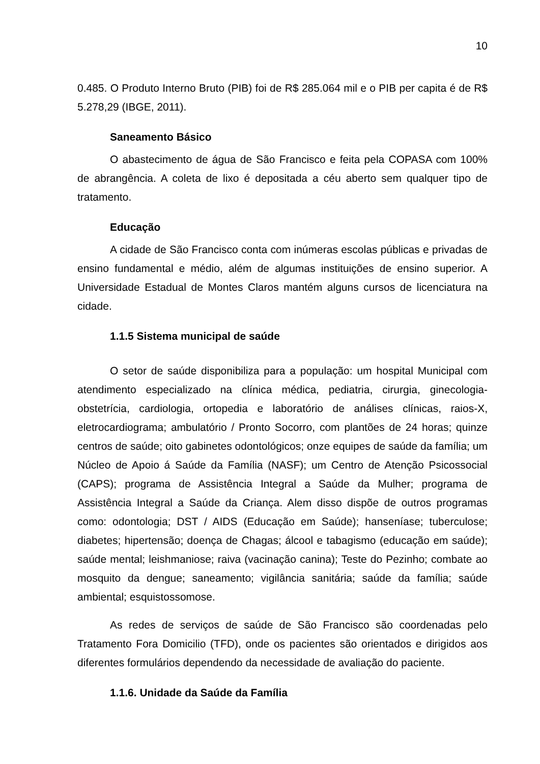10
0.485. O Produto Interno Bruto (PIB) foi de R$ 285.064 mil e o PIB per capita é de R$ 5.278,29 (IBGE, 2011).
Saneamento Básico
O abastecimento de água de São Francisco e feita pela COPASA com 100% de abrangência. A coleta de lixo é depositada a céu aberto sem qualquer tipo de tratamento.
Educação
A cidade de São Francisco conta com inúmeras escolas públicas e privadas de ensino fundamental e médio, além de algumas instituições de ensino superior. A Universidade Estadual de Montes Claros mantém alguns cursos de licenciatura na cidade.
1.1.5 Sistema municipal de saúde
O setor de saúde disponibiliza para a população: um hospital Municipal com atendimento especializado na clínica médica, pediatria, cirurgia, ginecologia-obstetrícia, cardiologia, ortopedia e laboratório de análises clínicas, raios-X, eletrocardiograma; ambulatório / Pronto Socorro, com plantões de 24 horas; quinze centros de saúde; oito gabinetes odontológicos; onze equipes de saúde da família; um Núcleo de Apoio á Saúde da Família (NASF); um Centro de Atenção Psicossocial (CAPS); programa de Assistência Integral a Saúde da Mulher; programa de Assistência Integral a Saúde da Criança. Alem disso dispõe de outros programas como: odontologia; DST / AIDS (Educação em Saúde); hanseníase; tuberculose; diabetes; hipertensão; doença de Chagas; álcool e tabagismo (educação em saúde); saúde mental; leishmaniose; raiva (vacinação canina); Teste do Pezinho; combate ao mosquito da dengue; saneamento; vigilância sanitária; saúde da família; saúde ambiental; esquistossomose.
As redes de serviços de saúde de São Francisco são coordenadas pelo Tratamento Fora Domicilio (TFD), onde os pacientes são orientados e dirigidos aos diferentes formulários dependendo da necessidade de avaliação do paciente.
1.1.6. Unidade da Saúde da Família